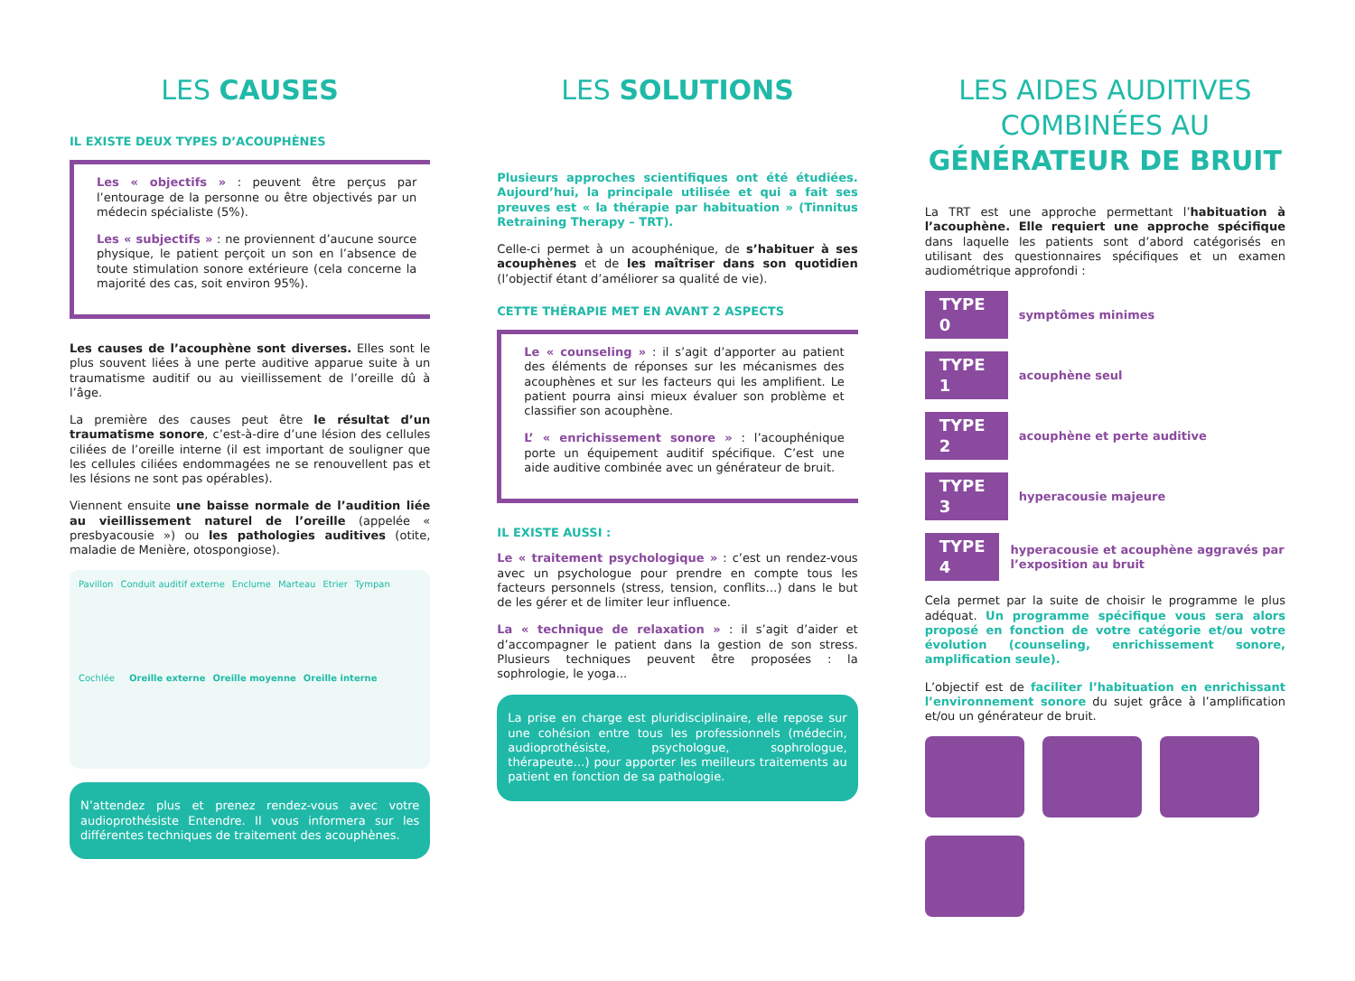LES CAUSES
IL EXISTE DEUX TYPES D’ACOUPHÈNES
Les « objectifs » : peuvent être perçus par l’entourage de la personne ou être objectivés par un médecin spécialiste (5%).
Les « subjectifs » : ne proviennent d’aucune source physique, le patient perçoit un son en l’absence de toute stimulation sonore extérieure (cela concerne la majorité des cas, soit environ 95%).
Les causes de l’acouphène sont diverses. Elles sont le plus souvent liées à une perte auditive apparue suite à un traumatisme auditif ou au vieillissement de l’oreille dû à l’âge.
La première des causes peut être le résultat d’un traumatisme sonore, c’est-à-dire d’une lésion des cellules ciliées de l’oreille interne (il est important de souligner que les cellules ciliées endommagées ne se renouvellent pas et les lésions ne sont pas opérables).
Viennent ensuite une baisse normale de l’audition liée au vieillissement naturel de l’oreille (appelée « presbyacousie ») ou les pathologies auditives (otite, maladie de Menière, otospongiose).
Pavillon Conduit auditif externe Enclume Marteau Etrier Tympan Cochlée
Oreille externe Oreille moyenne Oreille interne
N’attendez plus et prenez rendez-vous avec votre audioprothésiste Entendre. Il vous informera sur les différentes techniques de traitement des acouphènes.
LES SOLUTIONS
Plusieurs approches scientifiques ont été étudiées. Aujourd’hui, la principale utilisée et qui a fait ses preuves est « la thérapie par habituation » (Tinnitus Retraining Therapy – TRT).
Celle-ci permet à un acouphénique, de s’habituer à ses acouphènes et de les maîtriser dans son quotidien (l’objectif étant d’améliorer sa qualité de vie).
CETTE THÉRAPIE MET EN AVANT 2 ASPECTS
Le « counseling » : il s’agit d’apporter au patient des éléments de réponses sur les mécanismes des acouphènes et sur les facteurs qui les amplifient. Le patient pourra ainsi mieux évaluer son problème et classifier son acouphène.
L’ « enrichissement sonore » : l’acouphénique porte un équipement auditif spécifique. C’est une aide auditive combinée avec un générateur de bruit.
IL EXISTE AUSSI :
Le « traitement psychologique » : c’est un rendez-vous avec un psychologue pour prendre en compte tous les facteurs personnels (stress, tension, conflits…) dans le but de les gérer et de limiter leur influence.
La « technique de relaxation » : il s’agit d’aider et d’accompagner le patient dans la gestion de son stress. Plusieurs techniques peuvent être proposées : la sophrologie, le yoga...
La prise en charge est pluridisciplinaire, elle repose sur une cohésion entre tous les professionnels (médecin, audioprothésiste, psychologue, sophrologue, thérapeute…) pour apporter les meilleurs traitements au patient en fonction de sa pathologie.
LES AIDES AUDITIVES
COMBINÉES AU
GÉNÉRATEUR DE BRUIT
La TRT est une approche permettant l’habituation à l’acouphène. Elle requiert une approche spécifique dans laquelle les patients sont d’abord catégorisés en utilisant des questionnaires spécifiques et un examen audiométrique approfondi :
TYPE 0 symptômes minimes
TYPE 1 acouphène seul
TYPE 2 acouphène et perte auditive
TYPE 3 hyperacousie majeure
TYPE 4 hyperacousie et acouphène aggravés par l’exposition au bruit
Cela permet par la suite de choisir le programme le plus adéquat. Un programme spécifique vous sera alors proposé en fonction de votre catégorie et/ou votre évolution (counseling, enrichissement sonore, amplification seule).
L’objectif est de faciliter l’habituation en enrichissant l’environnement sonore du sujet grâce à l’amplification et/ou un générateur de bruit.